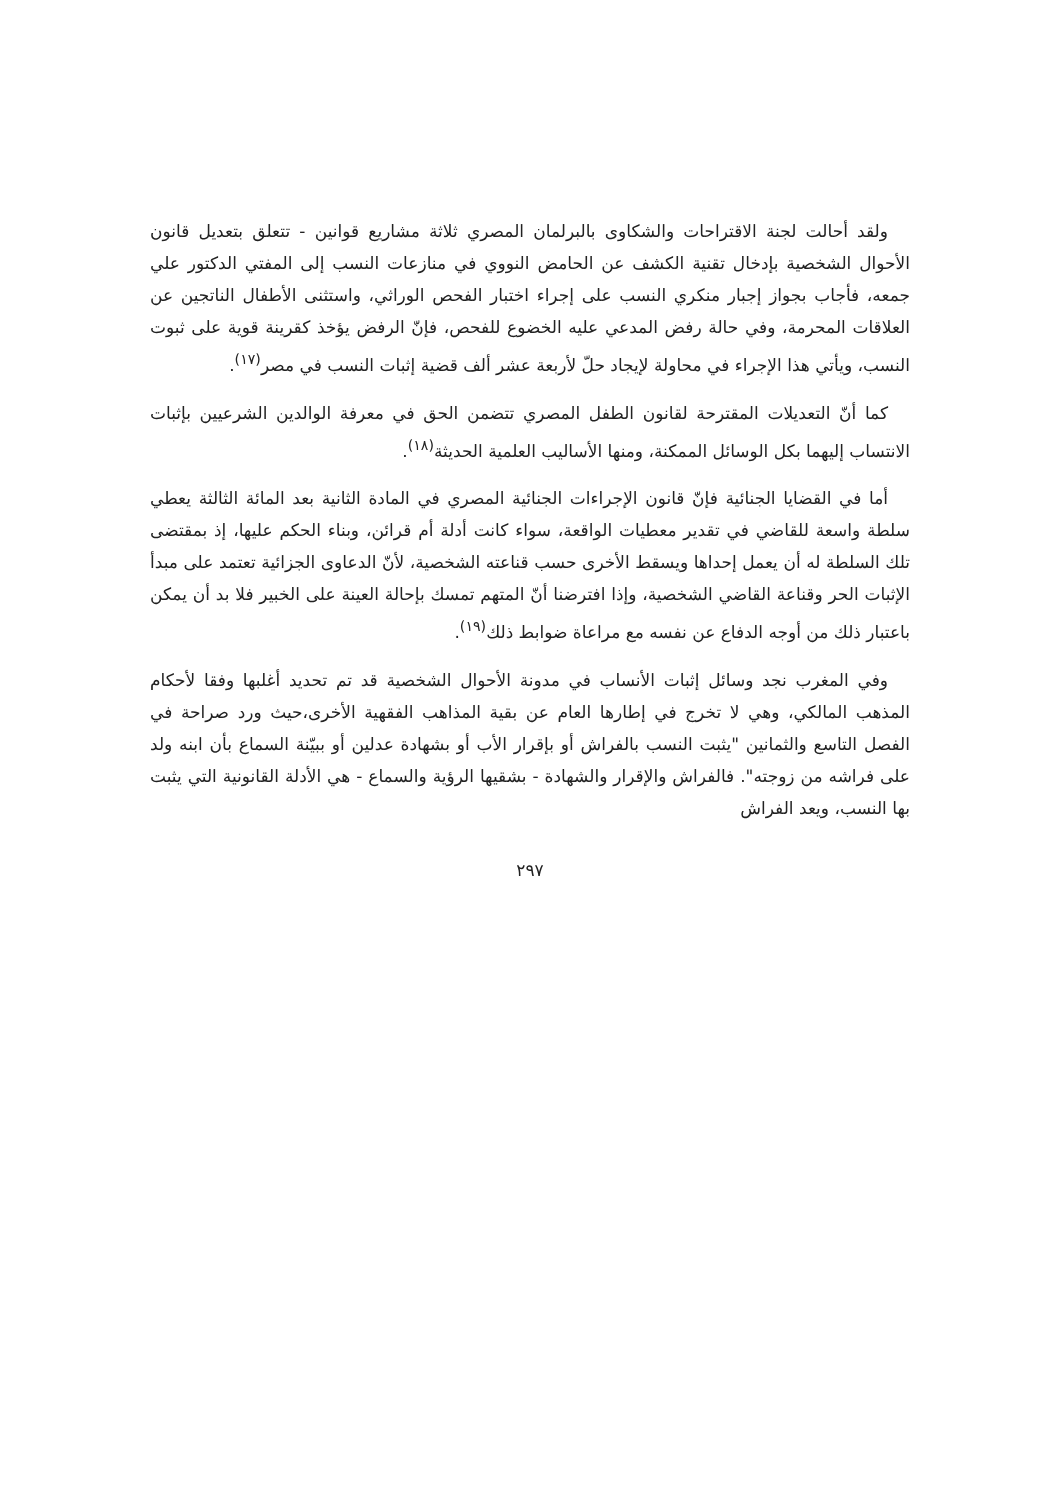ولقد أحالت لجنة الاقتراحات والشكاوى بالبرلمان المصري ثلاثة مشاريع قوانين - تتعلق بتعديل قانون الأحوال الشخصية بإدخال تقنية الكشف عن الحامض النووي في منازعات النسب إلى المفتي الدكتور علي جمعه، فأجاب بجواز إجبار منكري النسب على إجراء اختبار الفحص الوراثي، واستثنى الأطفال الناتجين عن العلاقات المحرمة، وفي حالة رفض المدعي عليه الخضوع للفحص، فإنّ الرفض يؤخذ كقرينة قوية على ثبوت النسب، ويأتي هذا الإجراء في محاولة لإيجاد حلّ لأربعة عشر ألف قضية إثبات النسب في مصر<sup>(١٧)</sup>.
كما أنّ التعديلات المقترحة لقانون الطفل المصري تتضمن الحق في معرفة الوالدين الشرعيين بإثبات الانتساب إليهما بكل الوسائل الممكنة، ومنها الأساليب العلمية الحديثة<sup>(١٨)</sup>.
أما في القضايا الجنائية فإنّ قانون الإجراءات الجنائية المصري في المادة الثانية بعد المائة الثالثة يعطي سلطة واسعة للقاضي في تقدير معطيات الواقعة، سواء كانت أدلة أم قرائن، وبناء الحكم عليها، إذ بمقتضى تلك السلطة له أن يعمل إحداها ويسقط الأخرى حسب قناعته الشخصية، لأنّ الدعاوى الجزائية تعتمد على مبدأ الإثبات الحر وقناعة القاضي الشخصية، وإذا افترضنا أنّ المتهم تمسك بإحالة العينة على الخبير فلا بد أن يمكن باعتبار ذلك من أوجه الدفاع عن نفسه مع مراعاة ضوابط ذلك<sup>(١٩)</sup>.
وفي المغرب نجد وسائل إثبات الأنساب في مدونة الأحوال الشخصية قد تم تحديد أغلبها وفقا لأحكام المذهب المالكي، وهي لا تخرج في إطارها العام عن بقية المذاهب الفقهية الأخرى،حيث ورد صراحة في الفصل التاسع والثمانين "يثبت النسب بالفراش أو بإقرار الأب أو بشهادة عدلين أو ببيّنة السماع بأن ابنه ولد على فراشه من زوجته". فالفراش والإقرار والشهادة - بشقيها الرؤية والسماع - هي الأدلة القانونية التي يثبت بها النسب، ويعد الفراش
٢٩٧